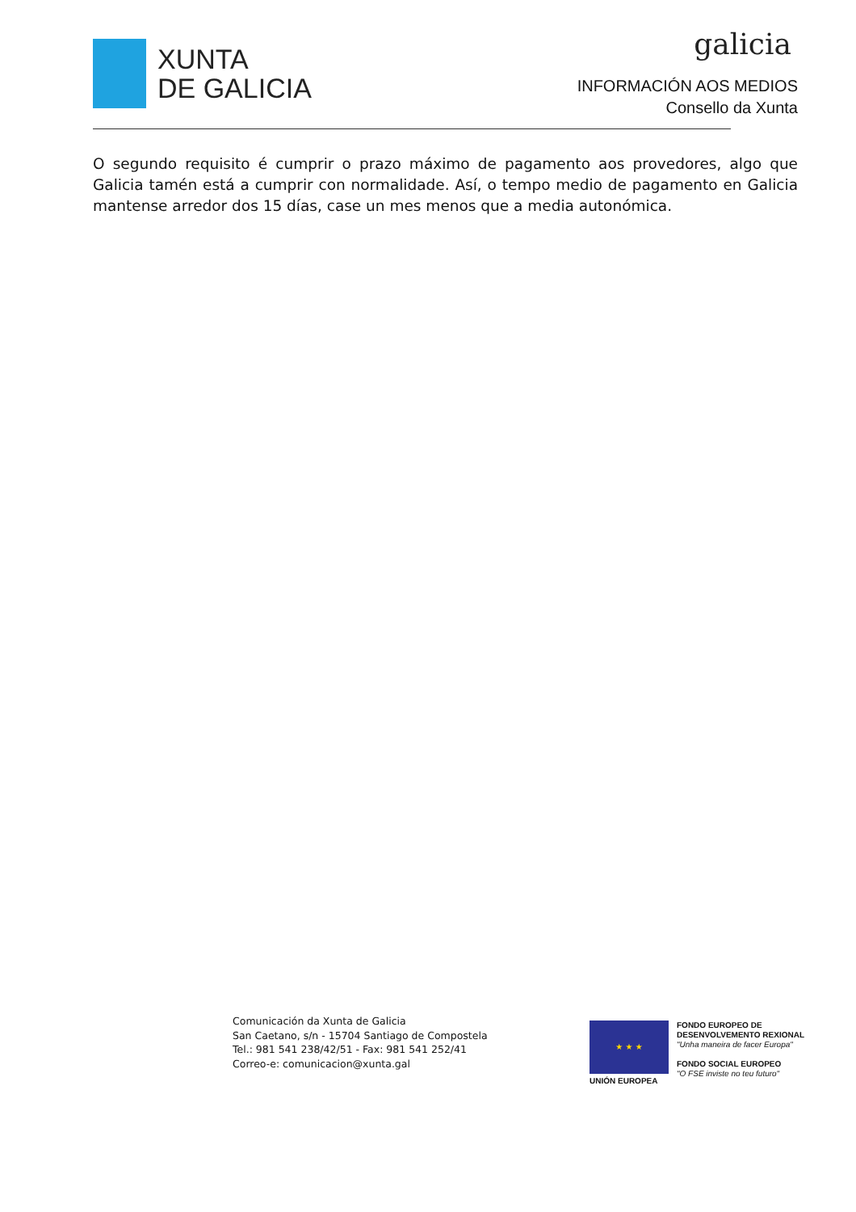XUNTA
DE GALICIA
galicia
INFORMACIÓN AOS MEDIOS
Consello da Xunta
O segundo requisito é cumprir o prazo máximo de pagamento aos provedores, algo que Galicia tamén está a cumprir con normalidade. Así, o tempo medio de pagamento en Galicia mantense arredor dos 15 días, case un mes menos que a media autonómica.
Comunicación da Xunta de Galicia
San Caetano, s/n - 15704 Santiago de Compostela
Tel.: 981 541 238/42/51 - Fax: 981 541 252/41
Correo-e: comunicacion@xunta.gal
★ ★ ★
UNIÓN EUROPEA
FONDO EUROPEO DE
DESENVOLVEMENTO REXIONAL
"Unha maneira de facer Europa"
FONDO SOCIAL EUROPEO
"O FSE inviste no teu futuro"